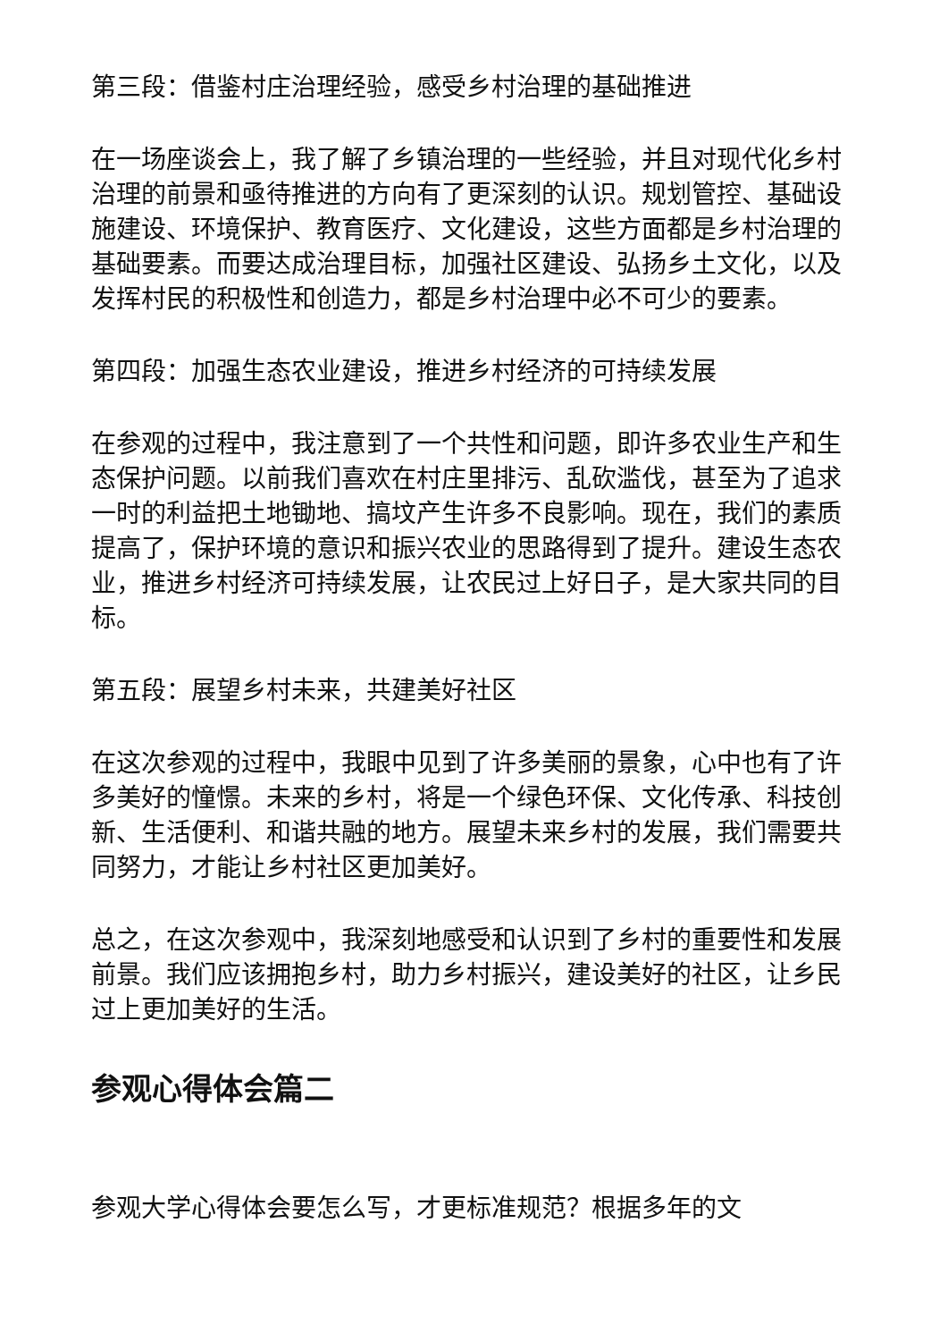第三段：借鉴村庄治理经验，感受乡村治理的基础推进
在一场座谈会上，我了解了乡镇治理的一些经验，并且对现代化乡村治理的前景和亟待推进的方向有了更深刻的认识。规划管控、基础设施建设、环境保护、教育医疗、文化建设，这些方面都是乡村治理的基础要素。而要达成治理目标，加强社区建设、弘扬乡土文化，以及发挥村民的积极性和创造力，都是乡村治理中必不可少的要素。
第四段：加强生态农业建设，推进乡村经济的可持续发展
在参观的过程中，我注意到了一个共性和问题，即许多农业生产和生态保护问题。以前我们喜欢在村庄里排污、乱砍滥伐，甚至为了追求一时的利益把土地锄地、搞坟产生许多不良影响。现在，我们的素质提高了，保护环境的意识和振兴农业的思路得到了提升。建设生态农业，推进乡村经济可持续发展，让农民过上好日子，是大家共同的目标。
第五段：展望乡村未来，共建美好社区
在这次参观的过程中，我眼中见到了许多美丽的景象，心中也有了许多美好的憧憬。未来的乡村，将是一个绿色环保、文化传承、科技创新、生活便利、和谐共融的地方。展望未来乡村的发展，我们需要共同努力，才能让乡村社区更加美好。
总之，在这次参观中，我深刻地感受和认识到了乡村的重要性和发展前景。我们应该拥抱乡村，助力乡村振兴，建设美好的社区，让乡民过上更加美好的生活。
参观心得体会篇二
参观大学心得体会要怎么写，才更标准规范？根据多年的文